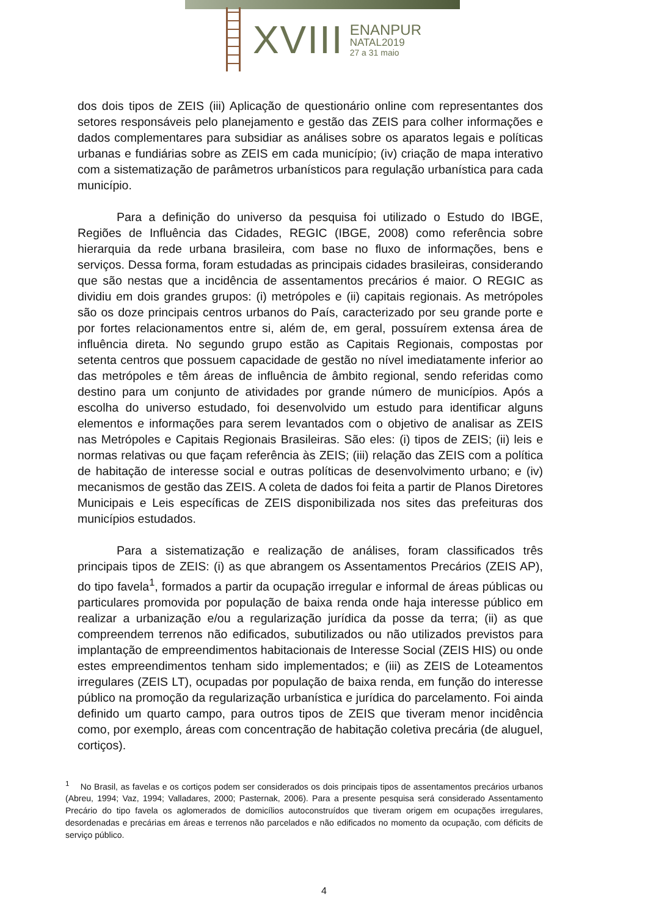XVIII
ENANPUR
NATAL2019
27 a 31 maio
dos dois tipos de ZEIS (iii) Aplicação de questionário online com representantes dos setores responsáveis pelo planejamento e gestão das ZEIS para colher informações e dados complementares para subsidiar as análises sobre os aparatos legais e políticas urbanas e fundiárias sobre as ZEIS em cada município; (iv) criação de mapa interativo com a sistematização de parâmetros urbanísticos para regulação urbanística para cada município.
Para a definição do universo da pesquisa foi utilizado o Estudo do IBGE, Regiões de Influência das Cidades, REGIC (IBGE, 2008) como referência sobre hierarquia da rede urbana brasileira, com base no fluxo de informações, bens e serviços. Dessa forma, foram estudadas as principais cidades brasileiras, considerando que são nestas que a incidência de assentamentos precários é maior. O REGIC as dividiu em dois grandes grupos: (i) metrópoles e (ii) capitais regionais. As metrópoles são os doze principais centros urbanos do País, caracterizado por seu grande porte e por fortes relacionamentos entre si, além de, em geral, possuírem extensa área de influência direta. No segundo grupo estão as Capitais Regionais, compostas por setenta centros que possuem capacidade de gestão no nível imediatamente inferior ao das metrópoles e têm áreas de influência de âmbito regional, sendo referidas como destino para um conjunto de atividades por grande número de municípios. Após a escolha do universo estudado, foi desenvolvido um estudo para identificar alguns elementos e informações para serem levantados com o objetivo de analisar as ZEIS nas Metrópoles e Capitais Regionais Brasileiras. São eles: (i) tipos de ZEIS; (ii) leis e normas relativas ou que façam referência às ZEIS; (iii) relação das ZEIS com a política de habitação de interesse social e outras políticas de desenvolvimento urbano; e (iv) mecanismos de gestão das ZEIS. A coleta de dados foi feita a partir de Planos Diretores Municipais e Leis específicas de ZEIS disponibilizada nos sites das prefeituras dos municípios estudados.
Para a sistematização e realização de análises, foram classificados três principais tipos de ZEIS: (i) as que abrangem os Assentamentos Precários (ZEIS AP), do tipo favela<sup>1</sup>, formados a partir da ocupação irregular e informal de áreas públicas ou particulares promovida por população de baixa renda onde haja interesse público em realizar a urbanização e/ou a regularização jurídica da posse da terra; (ii) as que compreendem terrenos não edificados, subutilizados ou não utilizados previstos para implantação de empreendimentos habitacionais de Interesse Social (ZEIS HIS) ou onde estes empreendimentos tenham sido implementados; e (iii) as ZEIS de Loteamentos irregulares (ZEIS LT), ocupadas por população de baixa renda, em função do interesse público na promoção da regularização urbanística e jurídica do parcelamento. Foi ainda definido um quarto campo, para outros tipos de ZEIS que tiveram menor incidência como, por exemplo, áreas com concentração de habitação coletiva precária (de aluguel, cortiços).
<sup>1</sup> No Brasil, as favelas e os cortiços podem ser considerados os dois principais tipos de assentamentos precários urbanos (Abreu, 1994; Vaz, 1994; Valladares, 2000; Pasternak, 2006). Para a presente pesquisa será considerado Assentamento Precário do tipo favela os aglomerados de domicílios autoconstruídos que tiveram origem em ocupações irregulares, desordenadas e precárias em áreas e terrenos não parcelados e não edificados no momento da ocupação, com déficits de serviço público.
4